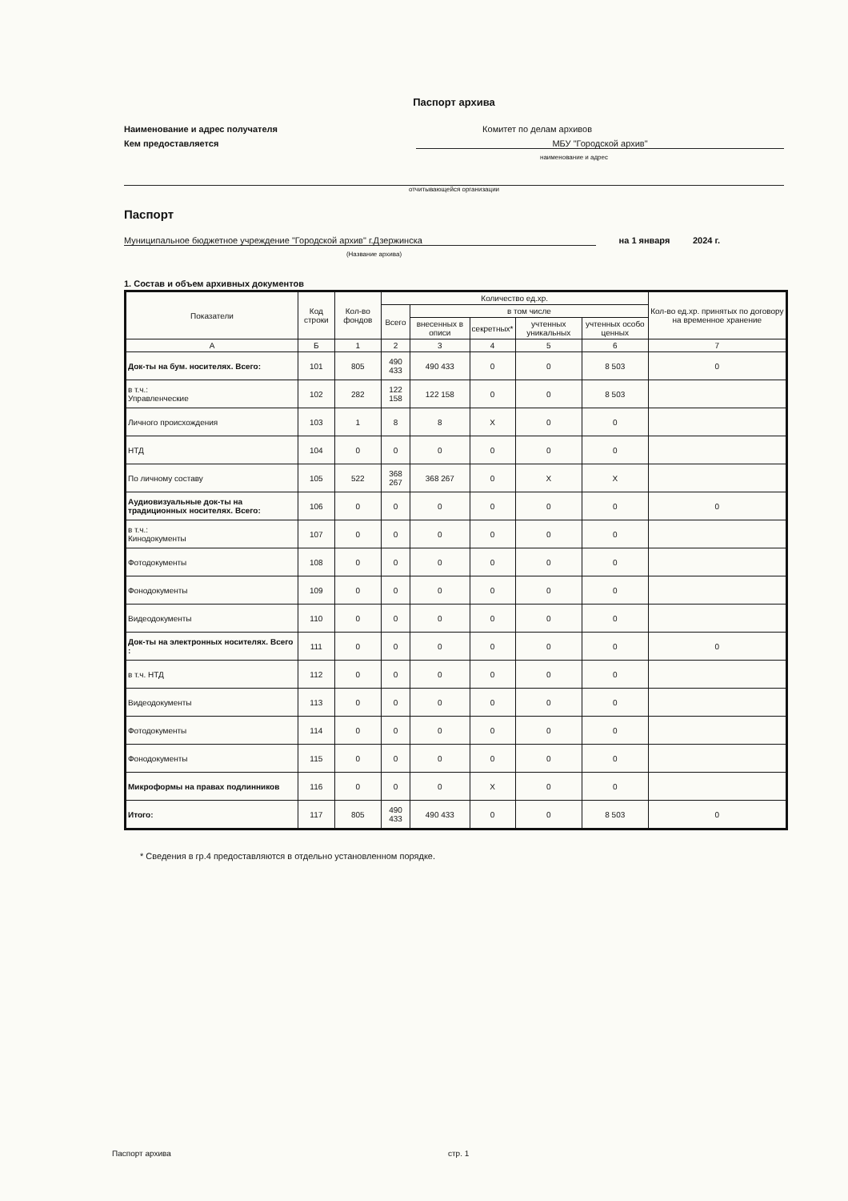Паспорт архива
Наименование и адрес получателя Комитет по делам архивов
Кем предоставляется МБУ "Городской архив"
наименование и адрес
отчитывающейся организации
Паспорт
Муниципальное бюджетное учреждение "Городской архив" г.Дзержинска на 1 января 2024 г.
(Название архива)
1. Состав и объем архивных документов
| Показатели | Код строки | Кол-во фондов | Количество ед.хр. | | | | | Кол-во ед.хр. принятых по договору на временное хранение |
| --- | --- | --- | --- | --- | --- | --- | --- | --- |
| | | | Всего | в том числе | | | | |
| | | | | внесенных в описи | секретных* | учтенных уникальных | учтенных особо ценных | |
| А | Б | 1 | 2 | 3 | 4 | 5 | 6 | 7 |
| Док-ты на бум. носителях. Всего: | 101 | 805 | 490 433 | 490 433 | 0 | 0 | 8 503 | 0 |
| в т.ч.: Управленческие | 102 | 282 | 122 158 | 122 158 | 0 | 0 | 8 503 | |
| Личного происхождения | 103 | 1 | 8 | 8 | Х | 0 | 0 | |
| НТД | 104 | 0 | 0 | 0 | 0 | 0 | 0 | |
| По личному составу | 105 | 522 | 368 267 | 368 267 | 0 | Х | Х | |
| Аудиовизуальные док-ты на традиционных носителях. Всего: | 106 | 0 | 0 | 0 | 0 | 0 | 0 | 0 |
| в т.ч.: Кинодокументы | 107 | 0 | 0 | 0 | 0 | 0 | 0 | |
| Фотодокументы | 108 | 0 | 0 | 0 | 0 | 0 | 0 | |
| Фонодокументы | 109 | 0 | 0 | 0 | 0 | 0 | 0 | |
| Видеодокументы | 110 | 0 | 0 | 0 | 0 | 0 | 0 | |
| Док-ты на электронных носителях. Всего : | 111 | 0 | 0 | 0 | 0 | 0 | 0 | 0 |
| в т.ч. НТД | 112 | 0 | 0 | 0 | 0 | 0 | 0 | |
| Видеодокументы | 113 | 0 | 0 | 0 | 0 | 0 | 0 | |
| Фотодокументы | 114 | 0 | 0 | 0 | 0 | 0 | 0 | |
| Фонодокументы | 115 | 0 | 0 | 0 | 0 | 0 | 0 | |
| Микроформы на правах подлинников | 116 | 0 | 0 | 0 | Х | 0 | 0 | |
| Итого: | 117 | 805 | 490 433 | 490 433 | 0 | 0 | 8 503 | 0 |
* Сведения в гр.4 предоставляются в отдельно установленном порядке.
Паспорт архива стр. 1